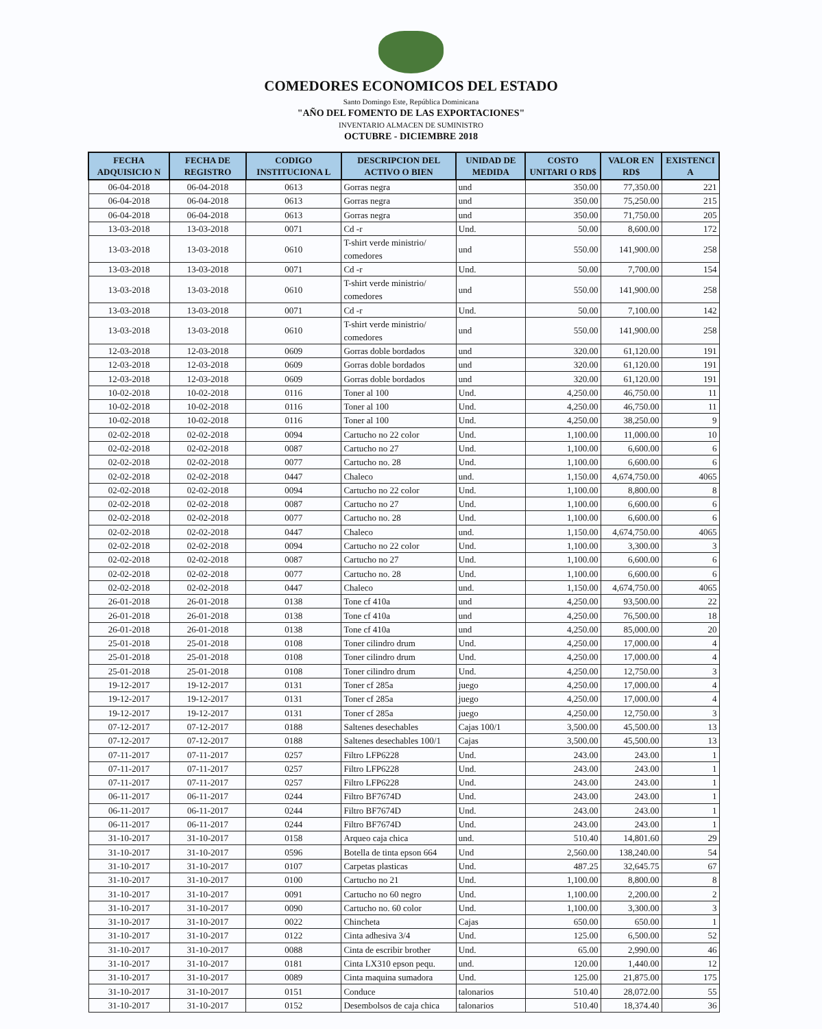COMEDORES ECONOMICOS DEL ESTADO
Santo Domingo Este, República Dominicana
"AÑO DEL FOMENTO DE LAS EXPORTACIONES"
INVENTARIO ALMACEN DE SUMINISTRO
OCTUBRE - DICIEMBRE 2018
| FECHA ADQUISICIO N | FECHA DE REGISTRO | CODIGO INSTITUCIONA L | DESCRIPCION DEL ACTIVO O BIEN | UNIDAD DE MEDIDA | COSTO UNITARI O RD$ | VALOR EN RD$ | EXISTENCI A |
| --- | --- | --- | --- | --- | --- | --- | --- |
| 06-04-2018 | 06-04-2018 | 0613 | Gorras negra | und | 350.00 | 77,350.00 | 221 |
| 06-04-2018 | 06-04-2018 | 0613 | Gorras negra | und | 350.00 | 75,250.00 | 215 |
| 06-04-2018 | 06-04-2018 | 0613 | Gorras negra | und | 350.00 | 71,750.00 | 205 |
| 13-03-2018 | 13-03-2018 | 0071 | Cd -r | Und. | 50.00 | 8,600.00 | 172 |
| 13-03-2018 | 13-03-2018 | 0610 | T-shirt verde ministrio/ comedores | und | 550.00 | 141,900.00 | 258 |
| 13-03-2018 | 13-03-2018 | 0071 | Cd -r | Und. | 50.00 | 7,700.00 | 154 |
| 13-03-2018 | 13-03-2018 | 0610 | T-shirt verde ministrio/ comedores | und | 550.00 | 141,900.00 | 258 |
| 13-03-2018 | 13-03-2018 | 0071 | Cd -r | Und. | 50.00 | 7,100.00 | 142 |
| 13-03-2018 | 13-03-2018 | 0610 | T-shirt verde ministrio/ comedores | und | 550.00 | 141,900.00 | 258 |
| 12-03-2018 | 12-03-2018 | 0609 | Gorras doble bordados | und | 320.00 | 61,120.00 | 191 |
| 12-03-2018 | 12-03-2018 | 0609 | Gorras doble bordados | und | 320.00 | 61,120.00 | 191 |
| 12-03-2018 | 12-03-2018 | 0609 | Gorras doble bordados | und | 320.00 | 61,120.00 | 191 |
| 10-02-2018 | 10-02-2018 | 0116 | Toner al 100 | Und. | 4,250.00 | 46,750.00 | 11 |
| 10-02-2018 | 10-02-2018 | 0116 | Toner al 100 | Und. | 4,250.00 | 46,750.00 | 11 |
| 10-02-2018 | 10-02-2018 | 0116 | Toner al 100 | Und. | 4,250.00 | 38,250.00 | 9 |
| 02-02-2018 | 02-02-2018 | 0094 | Cartucho no 22 color | Und. | 1,100.00 | 11,000.00 | 10 |
| 02-02-2018 | 02-02-2018 | 0087 | Cartucho no 27 | Und. | 1,100.00 | 6,600.00 | 6 |
| 02-02-2018 | 02-02-2018 | 0077 | Cartucho no. 28 | Und. | 1,100.00 | 6,600.00 | 6 |
| 02-02-2018 | 02-02-2018 | 0447 | Chaleco | und. | 1,150.00 | 4,674,750.00 | 4065 |
| 02-02-2018 | 02-02-2018 | 0094 | Cartucho no 22 color | Und. | 1,100.00 | 8,800.00 | 8 |
| 02-02-2018 | 02-02-2018 | 0087 | Cartucho no 27 | Und. | 1,100.00 | 6,600.00 | 6 |
| 02-02-2018 | 02-02-2018 | 0077 | Cartucho no. 28 | Und. | 1,100.00 | 6,600.00 | 6 |
| 02-02-2018 | 02-02-2018 | 0447 | Chaleco | und. | 1,150.00 | 4,674,750.00 | 4065 |
| 02-02-2018 | 02-02-2018 | 0094 | Cartucho no 22 color | Und. | 1,100.00 | 3,300.00 | 3 |
| 02-02-2018 | 02-02-2018 | 0087 | Cartucho no 27 | Und. | 1,100.00 | 6,600.00 | 6 |
| 02-02-2018 | 02-02-2018 | 0077 | Cartucho no. 28 | Und. | 1,100.00 | 6,600.00 | 6 |
| 02-02-2018 | 02-02-2018 | 0447 | Chaleco | und. | 1,150.00 | 4,674,750.00 | 4065 |
| 26-01-2018 | 26-01-2018 | 0138 | Tone cf 410a | und | 4,250.00 | 93,500.00 | 22 |
| 26-01-2018 | 26-01-2018 | 0138 | Tone cf 410a | und | 4,250.00 | 76,500.00 | 18 |
| 26-01-2018 | 26-01-2018 | 0138 | Tone cf 410a | und | 4,250.00 | 85,000.00 | 20 |
| 25-01-2018 | 25-01-2018 | 0108 | Toner cilindro drum | Und. | 4,250.00 | 17,000.00 | 4 |
| 25-01-2018 | 25-01-2018 | 0108 | Toner cilindro drum | Und. | 4,250.00 | 17,000.00 | 4 |
| 25-01-2018 | 25-01-2018 | 0108 | Toner cilindro drum | Und. | 4,250.00 | 12,750.00 | 3 |
| 19-12-2017 | 19-12-2017 | 0131 | Toner cf 285a | juego | 4,250.00 | 17,000.00 | 4 |
| 19-12-2017 | 19-12-2017 | 0131 | Toner cf 285a | juego | 4,250.00 | 17,000.00 | 4 |
| 19-12-2017 | 19-12-2017 | 0131 | Toner cf 285a | juego | 4,250.00 | 12,750.00 | 3 |
| 07-12-2017 | 07-12-2017 | 0188 | Saltenes desechables | Cajas 100/1 | 3,500.00 | 45,500.00 | 13 |
| 07-12-2017 | 07-12-2017 | 0188 | Saltenes desechables 100/1 | Cajas | 3,500.00 | 45,500.00 | 13 |
| 07-11-2017 | 07-11-2017 | 0257 | Filtro LFP6228 | Und. | 243.00 | 243.00 | 1 |
| 07-11-2017 | 07-11-2017 | 0257 | Filtro LFP6228 | Und. | 243.00 | 243.00 | 1 |
| 07-11-2017 | 07-11-2017 | 0257 | Filtro LFP6228 | Und. | 243.00 | 243.00 | 1 |
| 06-11-2017 | 06-11-2017 | 0244 | Filtro BF7674D | Und. | 243.00 | 243.00 | 1 |
| 06-11-2017 | 06-11-2017 | 0244 | Filtro BF7674D | Und. | 243.00 | 243.00 | 1 |
| 06-11-2017 | 06-11-2017 | 0244 | Filtro BF7674D | Und. | 243.00 | 243.00 | 1 |
| 31-10-2017 | 31-10-2017 | 0158 | Arqueo caja chica | und. | 510.40 | 14,801.60 | 29 |
| 31-10-2017 | 31-10-2017 | 0596 | Botella de tinta epson 664 | Und | 2,560.00 | 138,240.00 | 54 |
| 31-10-2017 | 31-10-2017 | 0107 | Carpetas plasticas | Und. | 487.25 | 32,645.75 | 67 |
| 31-10-2017 | 31-10-2017 | 0100 | Cartucho no 21 | Und. | 1,100.00 | 8,800.00 | 8 |
| 31-10-2017 | 31-10-2017 | 0091 | Cartucho no 60 negro | Und. | 1,100.00 | 2,200.00 | 2 |
| 31-10-2017 | 31-10-2017 | 0090 | Cartucho no. 60 color | Und. | 1,100.00 | 3,300.00 | 3 |
| 31-10-2017 | 31-10-2017 | 0022 | Chincheta | Cajas | 650.00 | 650.00 | 1 |
| 31-10-2017 | 31-10-2017 | 0122 | Cinta adhesiva 3/4 | Und. | 125.00 | 6,500.00 | 52 |
| 31-10-2017 | 31-10-2017 | 0088 | Cinta de escribir brother | Und. | 65.00 | 2,990.00 | 46 |
| 31-10-2017 | 31-10-2017 | 0181 | Cinta LX310 epson pequ. | und. | 120.00 | 1,440.00 | 12 |
| 31-10-2017 | 31-10-2017 | 0089 | Cinta maquina sumadora | Und. | 125.00 | 21,875.00 | 175 |
| 31-10-2017 | 31-10-2017 | 0151 | Conduce | talonarios | 510.40 | 28,072.00 | 55 |
| 31-10-2017 | 31-10-2017 | 0152 | Desembolsos de caja chica | talonarios | 510.40 | 18,374.40 | 36 |